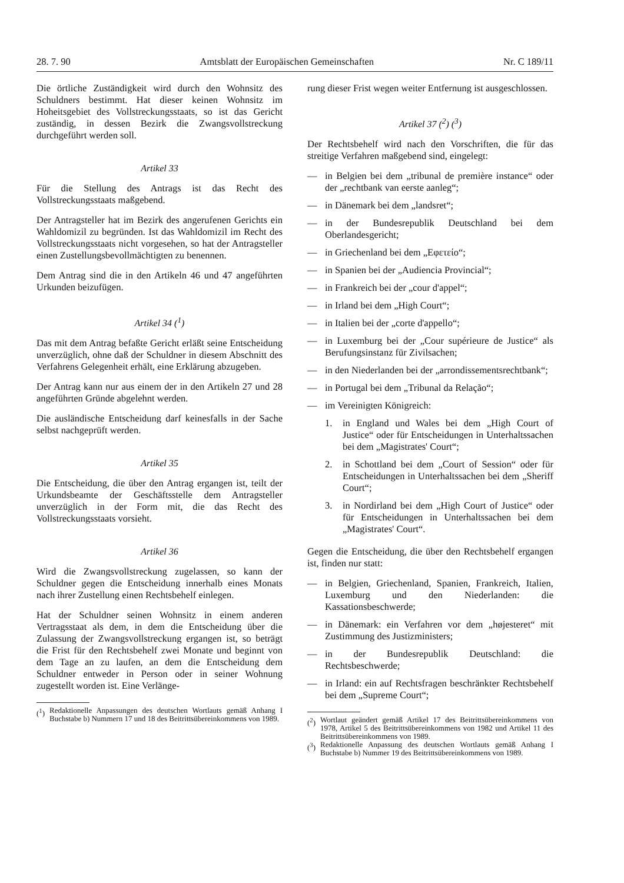28. 7. 90 Amtsblatt der Europäischen Gemeinschaften Nr. C 189/11
Die örtliche Zuständigkeit wird durch den Wohnsitz des Schuldners bestimmt. Hat dieser keinen Wohnsitz im Hoheitsgebiet des Vollstreckungsstaats, so ist das Gericht zuständig, in dessen Bezirk die Zwangsvollstreckung durchgeführt werden soll.
Artikel 33
Für die Stellung des Antrags ist das Recht des Vollstreckungsstaats maßgebend.
Der Antragsteller hat im Bezirk des angerufenen Gerichts ein Wahldomizil zu begründen. Ist das Wahldomizil im Recht des Vollstreckungsstaats nicht vorgesehen, so hat der Antragsteller einen Zustellungsbevollmächtigten zu benennen.
Dem Antrag sind die in den Artikeln 46 und 47 angeführten Urkunden beizufügen.
Artikel 34 (<sup>1</sup>)
Das mit dem Antrag befaßte Gericht erläßt seine Entscheidung unverzüglich, ohne daß der Schuldner in diesem Abschnitt des Verfahrens Gelegenheit erhält, eine Erklärung abzugeben.
Der Antrag kann nur aus einem der in den Artikeln 27 und 28 angeführten Gründe abgelehnt werden.
Die ausländische Entscheidung darf keinesfalls in der Sache selbst nachgeprüft werden.
Artikel 35
Die Entscheidung, die über den Antrag ergangen ist, teilt der Urkundsbeamte der Geschäftsstelle dem Antragsteller unverzüglich in der Form mit, die das Recht des Vollstreckungsstaats vorsieht.
Artikel 36
Wird die Zwangsvollstreckung zugelassen, so kann der Schuldner gegen die Entscheidung innerhalb eines Monats nach ihrer Zustellung einen Rechtsbehelf einlegen.
Hat der Schuldner seinen Wohnsitz in einem anderen Vertragsstaat als dem, in dem die Entscheidung über die Zulassung der Zwangsvollstreckung ergangen ist, so beträgt die Frist für den Rechtsbehelf zwei Monate und beginnt von dem Tage an zu laufen, an dem die Entscheidung dem Schuldner entweder in Person oder in seiner Wohnung zugestellt worden ist. Eine Verlänge-
(<sup>1</sup>) Redaktionelle Anpassungen des deutschen Wortlauts gemäß Anhang I Buchstabe b) Nummern 17 und 18 des Beitrittsübereinkommens von 1989.
rung dieser Frist wegen weiter Entfernung ist ausgeschlossen.
Artikel 37 (<sup>2</sup>) (<sup>3</sup>)
Der Rechtsbehelf wird nach den Vorschriften, die für das streitige Verfahren maßgebend sind, eingelegt:
— in Belgien bei dem „tribunal de première instance“ oder der „rechtbank van eerste aanleg“;
— in Dänemark bei dem „landsret“;
— in der Bundesrepublik Deutschland bei dem Oberlandesgericht;
— in Griechenland bei dem „Εφετείο“;
— in Spanien bei der „Audiencia Provincial“;
— in Frankreich bei der „cour d'appel“;
— in Irland bei dem „High Court“;
— in Italien bei der „corte d'appello“;
— in Luxemburg bei der „Cour supérieure de Justice“ als Berufungsinstanz für Zivilsachen;
— in den Niederlanden bei der „arrondissementsrechtbank“;
— in Portugal bei dem „Tribunal da Relação“;
— im Vereinigten Königreich:
1. in England und Wales bei dem „High Court of Justice“ oder für Entscheidungen in Unterhaltssachen bei dem „Magistrates' Court“;
2. in Schottland bei dem „Court of Session“ oder für Entscheidungen in Unterhaltssachen bei dem „Sheriff Court“;
3. in Nordirland bei dem „High Court of Justice“ oder für Entscheidungen in Unterhaltssachen bei dem „Magistrates' Court“.
Gegen die Entscheidung, die über den Rechtsbehelf ergangen ist, finden nur statt:
— in Belgien, Griechenland, Spanien, Frankreich, Italien, Luxemburg und den Niederlanden: die Kassationsbeschwerde;
— in Dänemark: ein Verfahren vor dem „højesteret“ mit Zustimmung des Justizministers;
— in der Bundesrepublik Deutschland: die Rechtsbeschwerde;
— in Irland: ein auf Rechtsfragen beschränkter Rechtsbehelf bei dem „Supreme Court“;
(<sup>2</sup>) Wortlaut geändert gemäß Artikel 17 des Beitrittsübereinkommens von 1978, Artikel 5 des Beitrittsübereinkommens von 1982 und Artikel 11 des Beitrittsübereinkommens von 1989.
(<sup>3</sup>) Redaktionelle Anpassung des deutschen Wortlauts gemäß Anhang I Buchstabe b) Nummer 19 des Beitrittsübereinkommens von 1989.